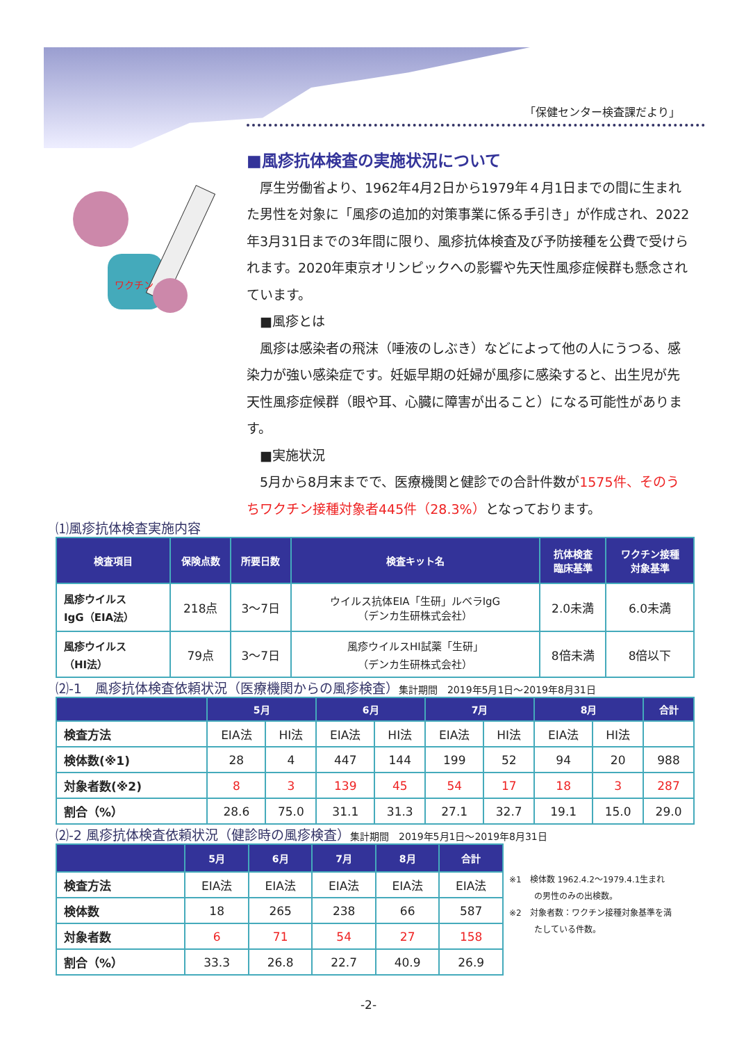「保健センター検査課だより」
ワクチン
■風疹抗体検査の実施状況について
　厚生労働省より、1962年4月2日から1979年４月1日までの間に生まれた男性を対象に「風疹の追加的対策事業に係る手引き」が作成され、2022年3月31日までの3年間に限り、風疹抗体検査及び予防接種を公費で受けられます。2020年東京オリンピックへの影響や先天性風疹症候群も懸念されています。
　■風疹とは
　風疹は感染者の飛沫（唾液のしぶき）などによって他の人にうつる、感染力が強い感染症です。妊娠早期の妊婦が風疹に感染すると、出生児が先天性風疹症候群（眼や耳、心臓に障害が出ること）になる可能性があります。
　■実施状況
　5月から8月末までで、医療機関と健診での合計件数が1575件、そのうちワクチン接種対象者445件（28.3%）となっております。
⑴風疹抗体検査実施内容
| 検査項目 | 保険点数 | 所要日数 | 検査キット名 | 抗体検査 臨床基準 | ワクチン接種 対象基準 |
| --- | --- | --- | --- | --- | --- |
| 風疹ウイルス IgG（EIA法） | 218点 | 3～7日 | ウイルス抗体EIA「生研」ルベラIgG （デンカ生研株式会社） | 2.0未満 | 6.0未満 |
| 風疹ウイルス （HI法） | 79点 | 3～7日 | 風疹ウイルスHI試薬「生研」 （デンカ生研株式会社） | 8倍未満 | 8倍以下 |
⑵-1　風疹抗体検査依頼状況（医療機関からの風疹検査）集計期間　2019年5月1日～2019年8月31日
| | 5月 | | 6月 | | 7月 | | 8月 | | 合計 |
| --- | --- | --- | --- | --- | --- | --- | --- | --- | --- |
| 検査方法 | EIA法 | HI法 | EIA法 | HI法 | EIA法 | HI法 | EIA法 | HI法 | |
| 検体数(※1) | 28 | 4 | 447 | 144 | 199 | 52 | 94 | 20 | 988 |
| 対象者数(※2) | 8 | 3 | 139 | 45 | 54 | 17 | 18 | 3 | 287 |
| 割合（%） | 28.6 | 75.0 | 31.1 | 31.3 | 27.1 | 32.7 | 19.1 | 15.0 | 29.0 |
⑵-2 風疹抗体検査依頼状況（健診時の風疹検査）集計期間　2019年5月1日～2019年8月31日
| | 5月 | 6月 | 7月 | 8月 | 合計 |
| --- | --- | --- | --- | --- | --- |
| 検査方法 | EIA法 | EIA法 | EIA法 | EIA法 | EIA法 |
| 検体数 | 18 | 265 | 238 | 66 | 587 |
| 対象者数 | 6 | 71 | 54 | 27 | 158 |
| 割合（%） | 33.3 | 26.8 | 22.7 | 40.9 | 26.9 |
※1　検体数 1962.4.2～1979.4.1生まれ
　　　の男性のみの出検数。
※2　対象者数：ワクチン接種対象基準を満
　　　たしている件数。
-2-